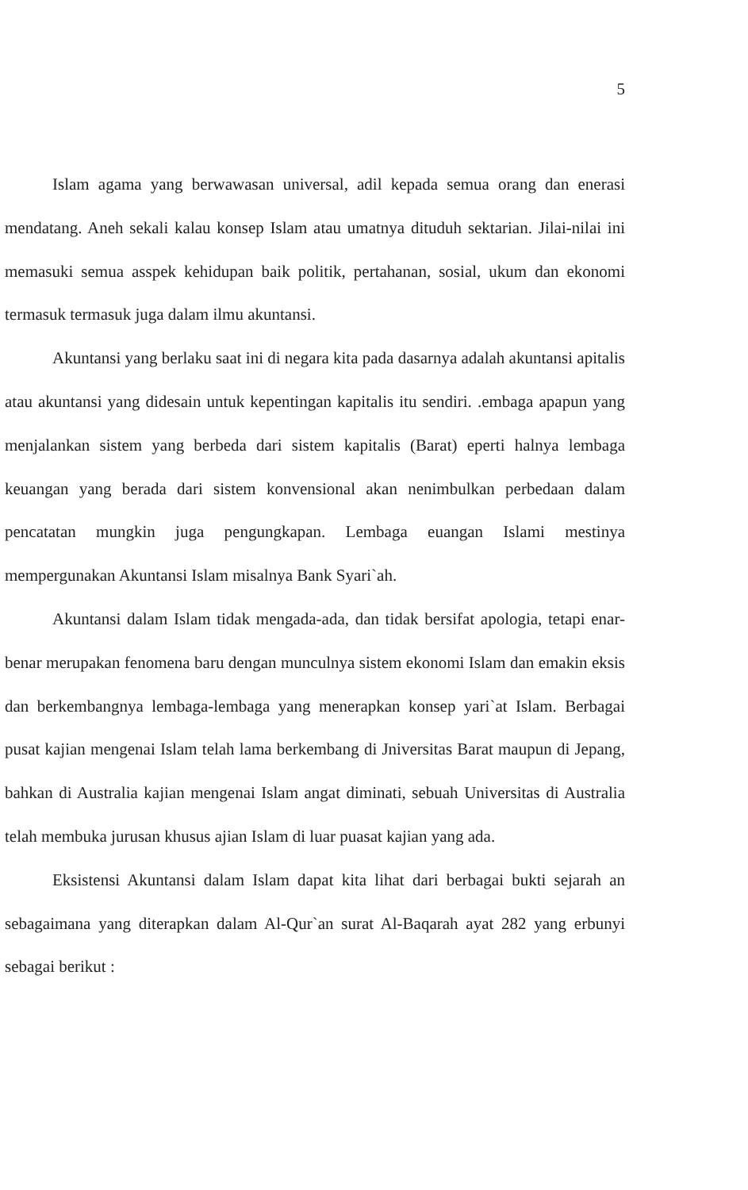5
Islam agama yang berwawasan universal, adil kepada semua orang dan enerasi mendatang. Aneh sekali kalau konsep Islam atau umatnya dituduh sektarian. Jilai-nilai ini memasuki semua asspek kehidupan baik politik, pertahanan, sosial, ukum dan ekonomi termasuk termasuk juga dalam ilmu akuntansi.
Akuntansi yang berlaku saat ini di negara kita pada dasarnya adalah akuntansi apitalis atau akuntansi yang didesain untuk kepentingan kapitalis itu sendiri. .embaga apapun yang menjalankan sistem yang berbeda dari sistem kapitalis (Barat) eperti halnya lembaga keuangan yang berada dari sistem konvensional akan nenimbulkan perbedaan dalam pencatatan mungkin juga pengungkapan. Lembaga euangan Islami mestinya mempergunakan Akuntansi Islam misalnya Bank Syari`ah.
Akuntansi dalam Islam tidak mengada-ada, dan tidak bersifat apologia, tetapi enar-benar merupakan fenomena baru dengan munculnya sistem ekonomi Islam dan emakin eksis dan berkembangnya lembaga-lembaga yang menerapkan konsep yari`at Islam. Berbagai pusat kajian mengenai Islam telah lama berkembang di Jniversitas Barat maupun di Jepang, bahkan di Australia kajian mengenai Islam angat diminati, sebuah Universitas di Australia telah membuka jurusan khusus ajian Islam di luar puasat kajian yang ada.
Eksistensi Akuntansi dalam Islam dapat kita lihat dari berbagai bukti sejarah an sebagaimana yang diterapkan dalam Al-Qur`an surat Al-Baqarah ayat 282 yang erbunyi sebagai berikut :